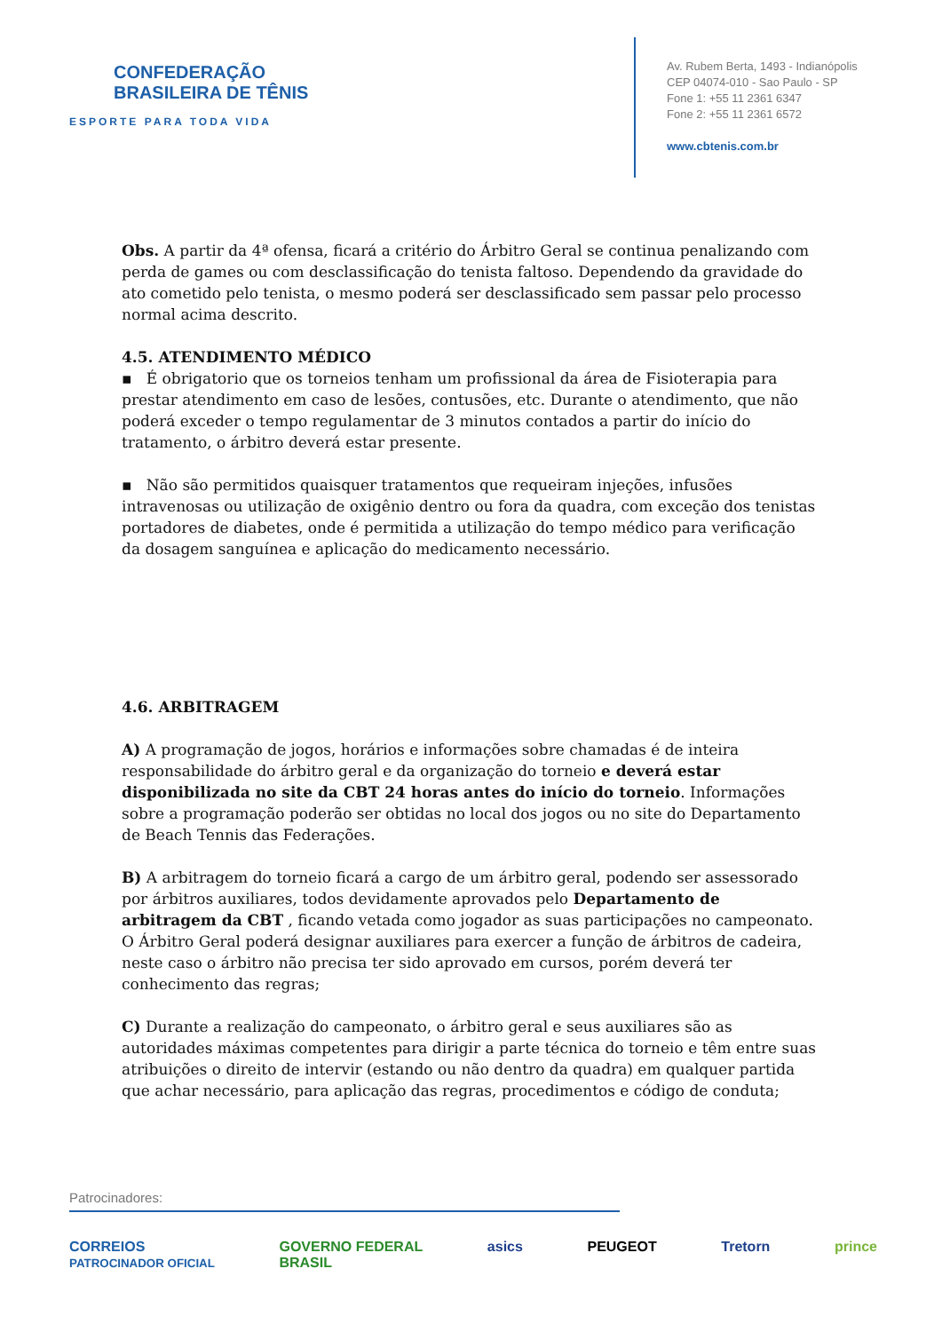CONFEDERAÇÃO
BRASILEIRA DE TÊNIS
ESPORTE PARA TODA VIDA
Av. Rubem Berta, 1493 - Indianópolis
CEP 04074-010 - Sao Paulo - SP
Fone 1: +55 11 2361 6347
Fone 2: +55 11 2361 6572
www.cbtenis.com.br
Obs. A partir da 4ª ofensa, ficará a critério do Árbitro Geral se continua penalizando com perda de games ou com desclassificação do tenista faltoso. Dependendo da gravidade do ato cometido pelo tenista, o mesmo poderá ser desclassificado sem passar pelo processo normal acima descrito.
4.5. ATENDIMENTO MÉDICO
▪ É obrigatorio que os torneios tenham um profissional da área de Fisioterapia para prestar atendimento em caso de lesões, contusões, etc. Durante o atendimento, que não poderá exceder o tempo regulamentar de 3 minutos contados a partir do início do tratamento, o árbitro deverá estar presente.
▪ Não são permitidos quaisquer tratamentos que requeiram injeções, infusões intravenosas ou utilização de oxigênio dentro ou fora da quadra, com exceção dos tenistas portadores de diabetes, onde é permitida a utilização do tempo médico para verificação da dosagem sanguínea e aplicação do medicamento necessário.
4.6. ARBITRAGEM
A) A programação de jogos, horários e informações sobre chamadas é de inteira responsabilidade do árbitro geral e da organização do torneio e deverá estar disponibilizada no site da CBT 24 horas antes do início do torneio. Informações sobre a programação poderão ser obtidas no local dos jogos ou no site do Departamento de Beach Tennis das Federações.
B) A arbitragem do torneio ficará a cargo de um árbitro geral, podendo ser assessorado por árbitros auxiliares, todos devidamente aprovados pelo Departamento de arbitragem da CBT , ficando vetada como jogador as suas participações no campeonato. O Árbitro Geral poderá designar auxiliares para exercer a função de árbitros de cadeira, neste caso o árbitro não precisa ter sido aprovado em cursos, porém deverá ter conhecimento das regras;
C) Durante a realização do campeonato, o árbitro geral e seus auxiliares são as autoridades máximas competentes para dirigir a parte técnica do torneio e têm entre suas atribuições o direito de intervir (estando ou não dentro da quadra) em qualquer partida que achar necessário, para aplicação das regras, procedimentos e código de conduta;
Patrocinadores:
CORREIOS
PATROCINADOR OFICIAL GOVERNO FEDERAL
BRASIL asics PEUGEOT Tretorn prince